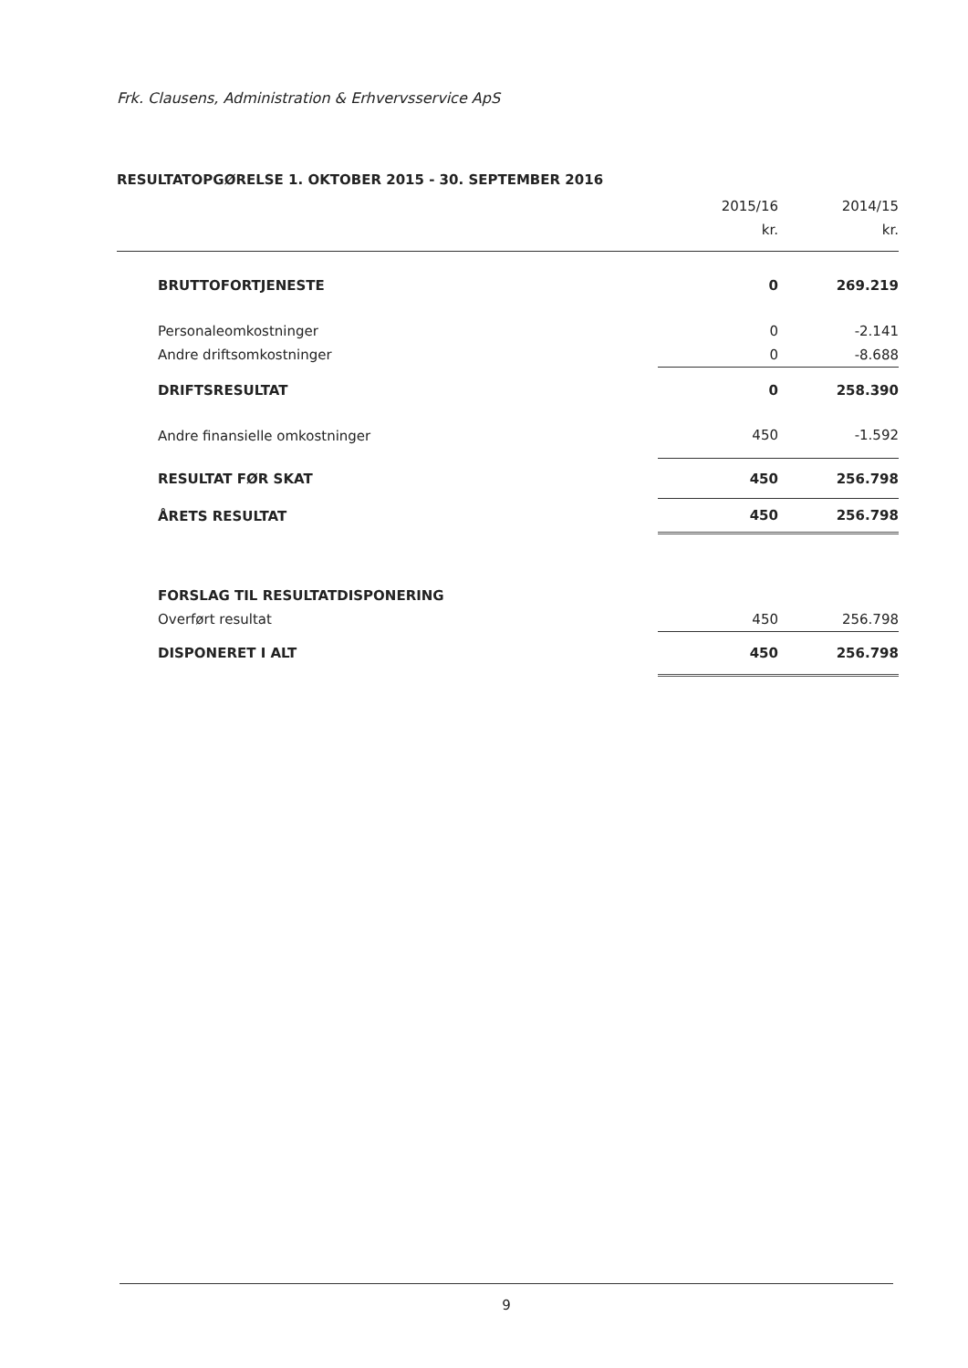Frk. Clausens, Administration & Erhvervsservice ApS
RESULTATOPGØRELSE 1. OKTOBER 2015 - 30. SEPTEMBER 2016
| | 2015/16 | 2014/15 |
| --- | --- | --- |
| | kr. | kr. |
| BRUTTOFORTJENESTE | 0 | 269.219 |
| Personaleomkostninger | 0 | -2.141 |
| Andre driftsomkostninger | 0 | -8.688 |
| DRIFTSRESULTAT | 0 | 258.390 |
| Andre finansielle omkostninger | 450 | -1.592 |
| RESULTAT FØR SKAT | 450 | 256.798 |
| ÅRETS RESULTAT | 450 | 256.798 |
| FORSLAG TIL RESULTATDISPONERING | | |
| Overført resultat | 450 | 256.798 |
| DISPONERET I ALT | 450 | 256.798 |
9